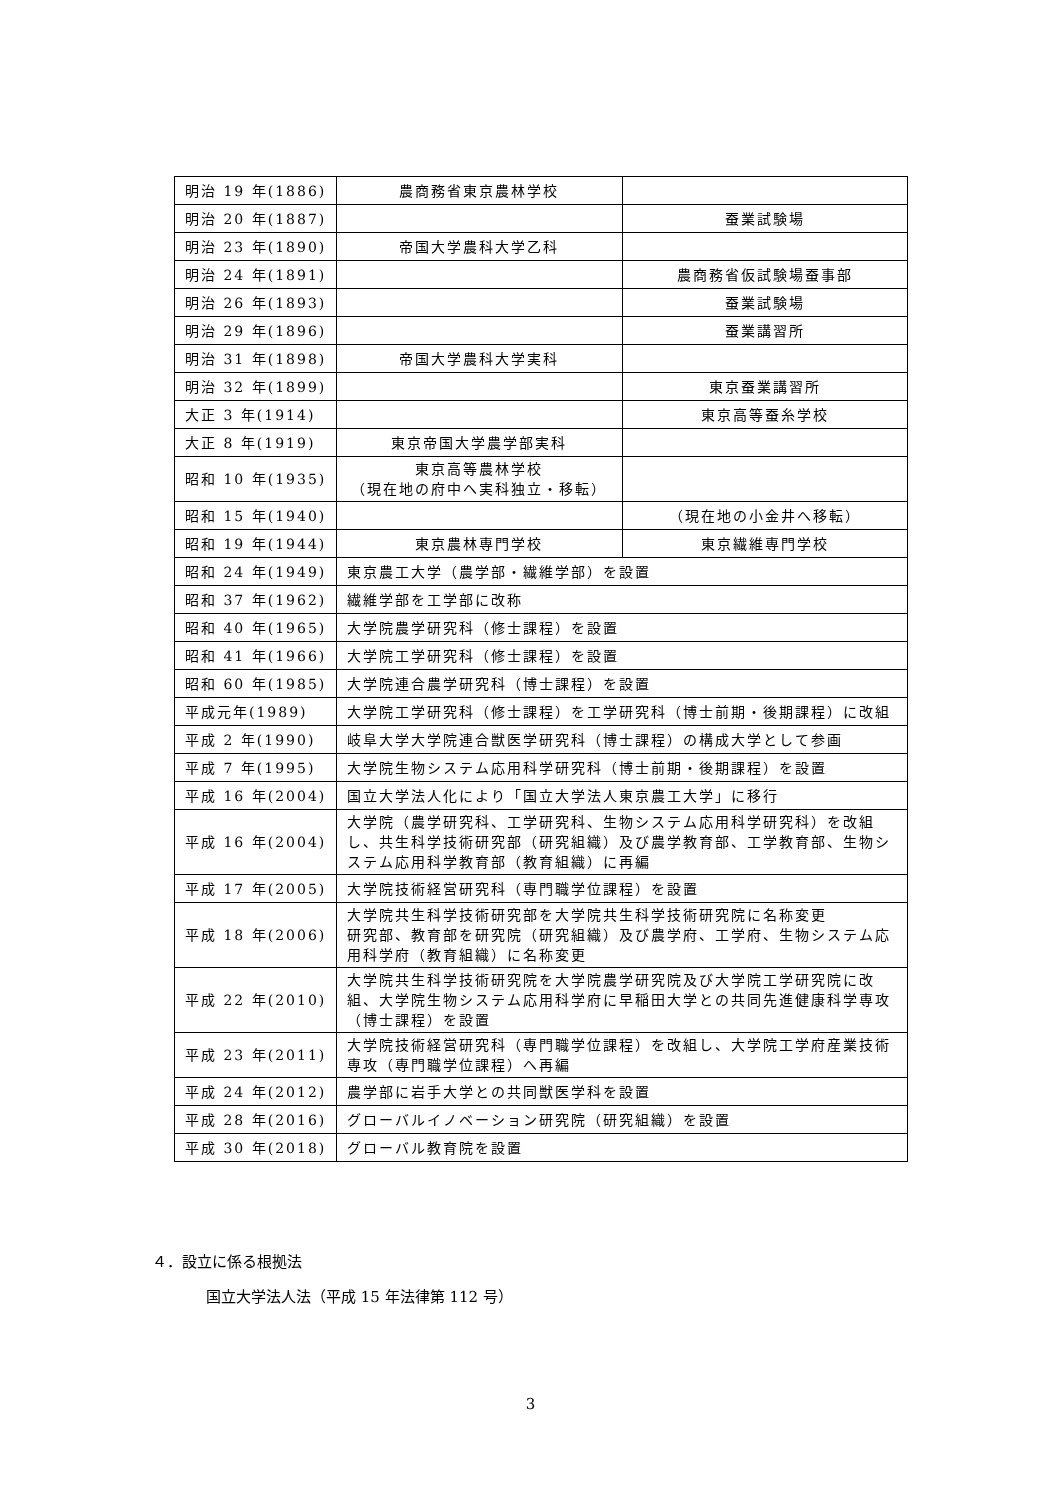| 明治 19 年(1886) | 農商務省東京農林学校 | |
| 明治 20 年(1887) | | 蚕業試験場 |
| 明治 23 年(1890) | 帝国大学農科大学乙科 | |
| 明治 24 年(1891) | | 農商務省仮試験場蚕事部 |
| 明治 26 年(1893) | | 蚕業試験場 |
| 明治 29 年(1896) | | 蚕業講習所 |
| 明治 31 年(1898) | 帝国大学農科大学実科 | |
| 明治 32 年(1899) | | 東京蚕業講習所 |
| 大正 3 年(1914) | | 東京高等蚕糸学校 |
| 大正 8 年(1919) | 東京帝国大学農学部実科 | |
| 昭和 10 年(1935) | 東京高等農林学校 （現在地の府中へ実科独立・移転） | |
| 昭和 15 年(1940) | | （現在地の小金井へ移転） |
| 昭和 19 年(1944) | 東京農林専門学校 | 東京繊維専門学校 |
| 昭和 24 年(1949) | 東京農工大学（農学部・繊維学部）を設置 | |
| 昭和 37 年(1962) | 繊維学部を工学部に改称 | |
| 昭和 40 年(1965) | 大学院農学研究科（修士課程）を設置 | |
| 昭和 41 年(1966) | 大学院工学研究科（修士課程）を設置 | |
| 昭和 60 年(1985) | 大学院連合農学研究科（博士課程）を設置 | |
| 平成元年(1989) | 大学院工学研究科（修士課程）を工学研究科（博士前期・後期課程）に改組 | |
| 平成 2 年(1990) | 岐阜大学大学院連合獣医学研究科（博士課程）の構成大学として参画 | |
| 平成 7 年(1995) | 大学院生物システム応用科学研究科（博士前期・後期課程）を設置 | |
| 平成 16 年(2004) | 国立大学法人化により「国立大学法人東京農工大学」に移行 | |
| 平成 16 年(2004) | 大学院（農学研究科、工学研究科、生物システム応用科学研究科）を改組し、共生科学技術研究部（研究組織）及び農学教育部、工学教育部、生物システム応用科学教育部（教育組織）に再編 | |
| 平成 17 年(2005) | 大学院技術経営研究科（専門職学位課程）を設置 | |
| 平成 18 年(2006) | 大学院共生科学技術研究部を大学院共生科学技術研究院に名称変更 研究部、教育部を研究院（研究組織）及び農学府、工学府、生物システム応用科学府（教育組織）に名称変更 | |
| 平成 22 年(2010) | 大学院共生科学技術研究院を大学院農学研究院及び大学院工学研究院に改組、大学院生物システム応用科学府に早稲田大学との共同先進健康科学専攻（博士課程）を設置 | |
| 平成 23 年(2011) | 大学院技術経営研究科（専門職学位課程）を改組し、大学院工学府産業技術専攻（専門職学位課程）へ再編 | |
| 平成 24 年(2012) | 農学部に岩手大学との共同獣医学科を設置 | |
| 平成 28 年(2016) | グローバルイノベーション研究院（研究組織）を設置 | |
| 平成 30 年(2018) | グローバル教育院を設置 | |
４．設立に係る根拠法
国立大学法人法（平成 15 年法律第 112 号）
3